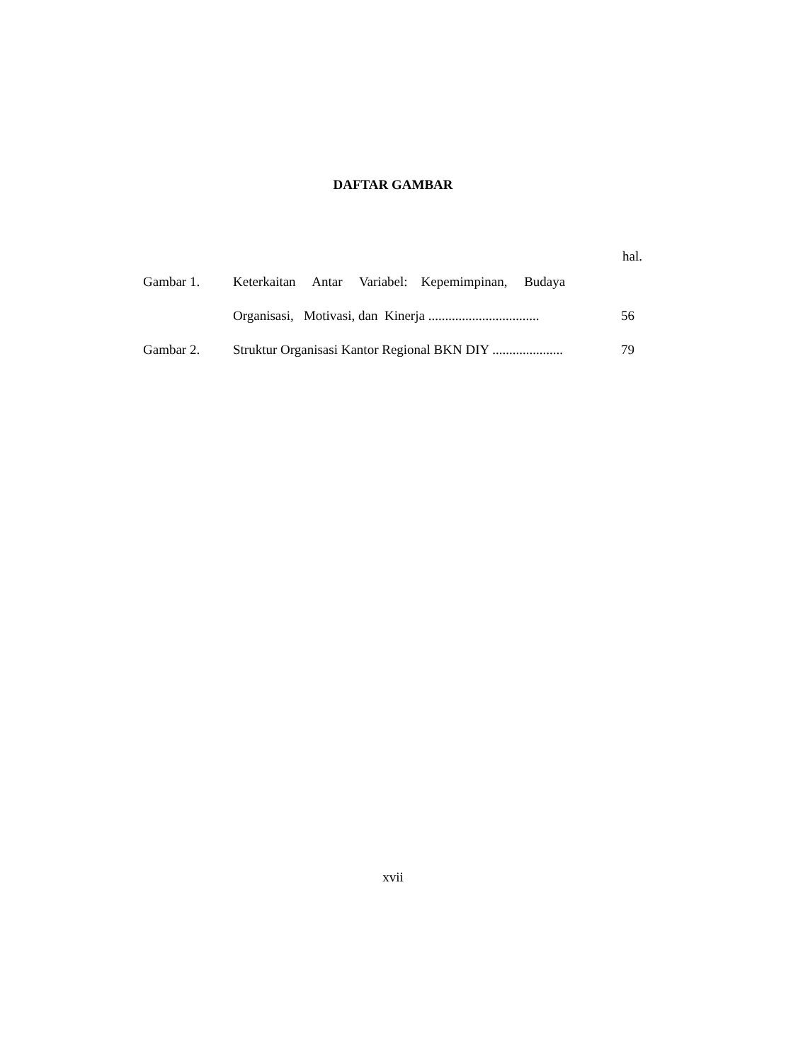DAFTAR GAMBAR
hal.
| Gambar 1. | Keterkaitan Antar Variabel: Kepemimpinan, Budaya Organisasi, Motivasi, dan Kinerja ................................. | 56 |
| Gambar 2. | Struktur Organisasi Kantor Regional BKN DIY ..................... | 79 |
xvii